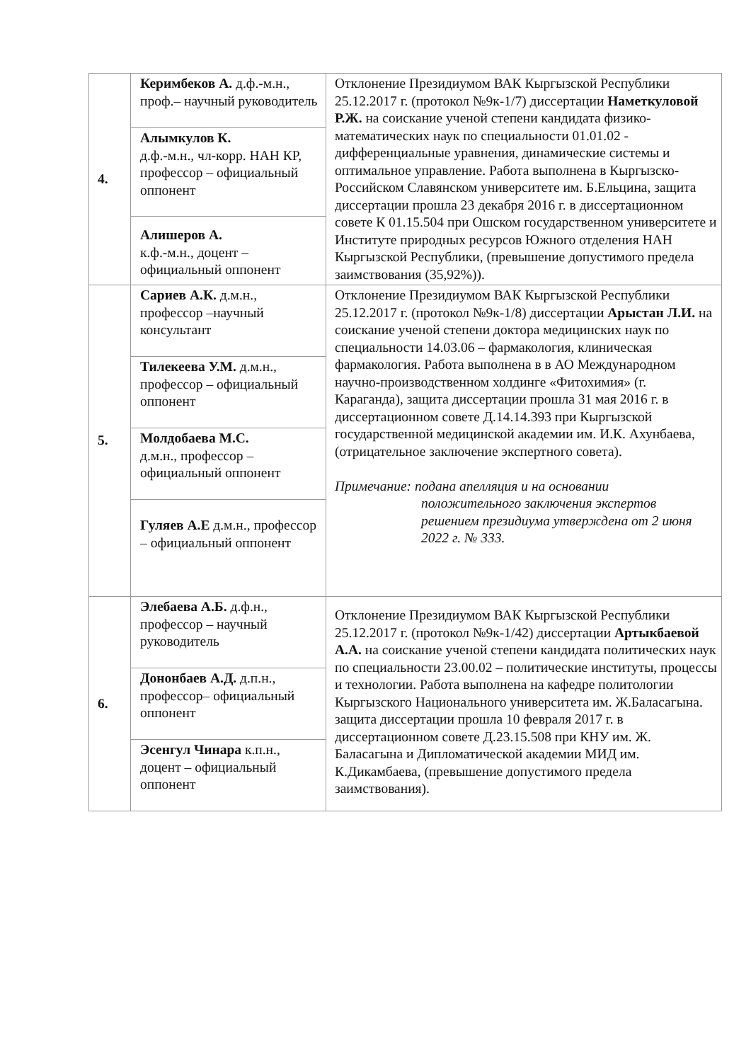| 4. | Керимбеков А. д.ф.-м.н., проф.– научный руководитель | Отклонение Президиумом ВАК Кыргызской Республики 25.12.2017 г. (протокол №9к-1/7) диссертации Наметкуловой Р.Ж. на соискание ученой степени кандидата физико-математических наук по специальности 01.01.02 - дифференциальные уравнения, динамические системы и оптимальное управление. Работа выполнена в Кыргызско-Российском Славянском университете им. Б.Ельцина, защита диссертации прошла 23 декабря 2016 г. в диссертационном совете К 01.15.504 при Ошском государственном университете и Институте природных ресурсов Южного отделения НАН Кыргызской Республики, (превышение допустимого предела заимствования (35,92%)). |
| | Алымкулов К. д.ф.-м.н., чл-корр. НАН КР, профессор – официальный оппонент | |
| | Алишеров А. к.ф.-м.н., доцент – официальный оппонент | |
| 5. | Сариев А.К. д.м.н., профессор –научный консультант | Отклонение Президиумом ВАК Кыргызской Республики 25.12.2017 г. (протокол №9к-1/8) диссертации Арыстан Л.И. на соискание ученой степени доктора медицинских наук по специальности 14.03.06 – фармакология, клиническая фармакология. Работа выполнена в в АО Международном научно-производственном холдинге «Фитохимия» (г. Караганда), защита диссертации прошла 31 мая 2016 г. в диссертационном совете Д.14.14.393 при Кыргызской государственной медицинской академии им. И.К. Ахунбаева, (отрицательное заключение экспертного совета). Примечание: подана апелляция и на основании положительного заключения экспертов решением президиума утверждена от 2 июня 2022 г. № 333. |
| | Тилекеева У.М. д.м.н., профессор – официальный оппонент | |
| | Молдобаева М.С. д.м.н., профессор – официальный оппонент | |
| | Гуляев А.Е д.м.н., профессор – официальный оппонент | |
| 6. | Элебаева А.Б. д.ф.н., профессор – научный руководитель | Отклонение Президиумом ВАК Кыргызской Республики 25.12.2017 г. (протокол №9к-1/42) диссертации Артыкбаевой А.А. на соискание ученой степени кандидата политических наук по специальности 23.00.02 – политические институты, процессы и технологии. Работа выполнена на кафедре политологии Кыргызского Национального университета им. Ж.Баласагына. защита диссертации прошла 10 февраля 2017 г. в диссертационном совете Д.23.15.508 при КНУ им. Ж. Баласагына и Дипломатической академии МИД им. К.Дикамбаева, (превышение допустимого предела заимствования). |
| | Донoнбаев А.Д. д.п.н., профессор– официальный оппонент | |
| | Эсенгул Чинара к.п.н., доцент – официальный оппонент | |